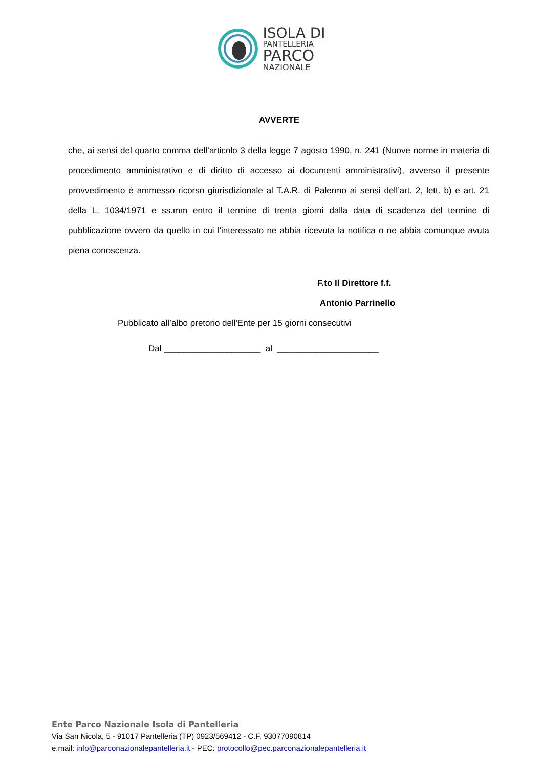ISOLA DI
PANTELLERIA
PARCO
NAZIONALE
AVVERTE
che, ai sensi del quarto comma dell’articolo 3 della legge 7 agosto 1990, n. 241 (Nuove norme in materia di procedimento amministrativo e di diritto di accesso ai documenti amministrativi), avverso il presente provvedimento è ammesso ricorso giurisdizionale al T.A.R. di Palermo ai sensi dell’art. 2, lett. b) e art. 21 della L. 1034/1971 e ss.mm entro il termine di trenta giorni dalla data di scadenza del termine di pubblicazione ovvero da quello in cui l'interessato ne abbia ricevuta la notifica o ne abbia comunque avuta piena conoscenza.
F.to Il Direttore f.f.
Antonio Parrinello
Pubblicato all’albo pretorio dell'Ente per 15 giorni consecutivi
Dal ____________________ al _____________________
Ente Parco Nazionale Isola di Pantelleria
Via San Nicola, 5 - 91017 Pantelleria (TP) 0923/569412 - C.F. 93077090814
e.mail: info@parconazionalepantelleria.it - PEC: protocollo@pec.parconazionalepantelleria.it